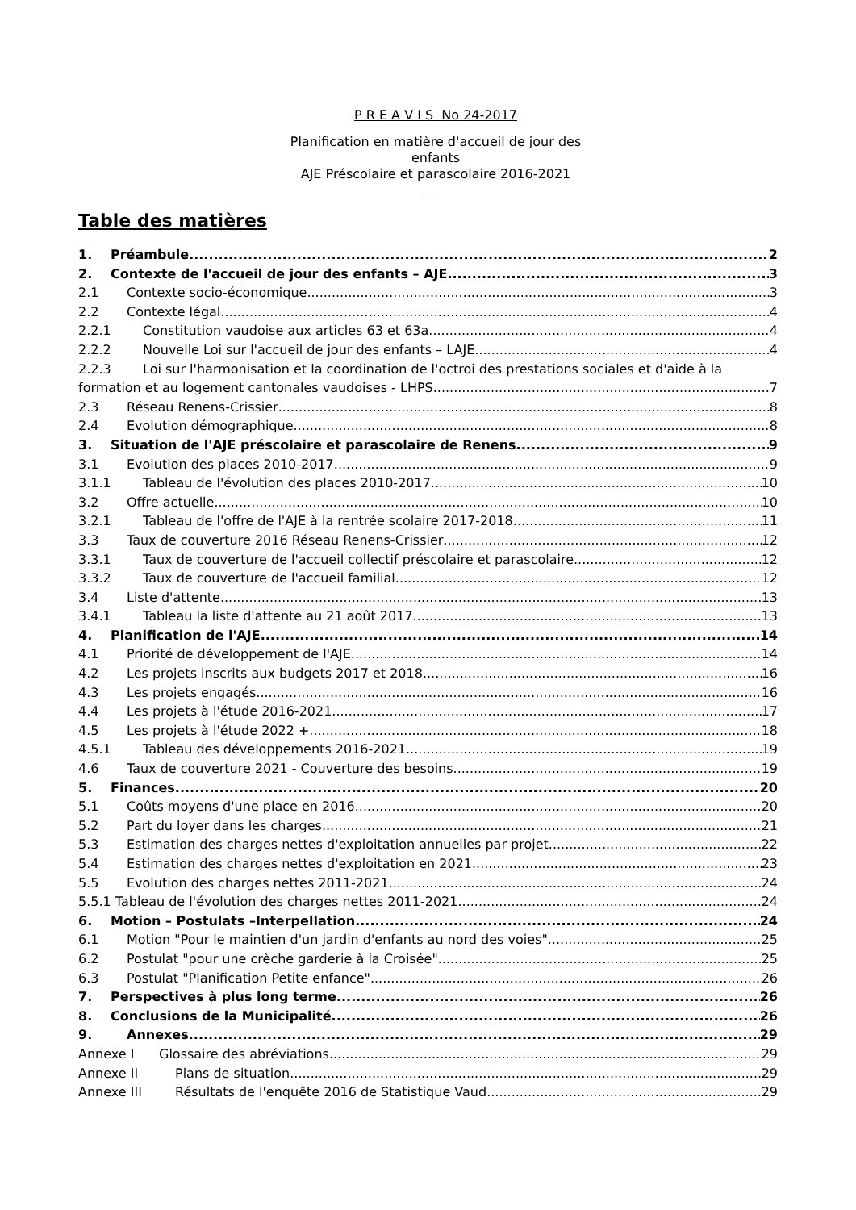P R E A V I S No 24-2017
Planification en matière d'accueil de jour des enfants
AJE Préscolaire et parascolaire 2016-2021
Table des matières
1. Préambule 2
2. Contexte de l'accueil de jour des enfants – AJE 3
2.1 Contexte socio-économique 3
2.2 Contexte légal 4
2.2.1 Constitution vaudoise aux articles 63 et 63a 4
2.2.2 Nouvelle Loi sur l'accueil de jour des enfants – LAJE 4
2.2.3 Loi sur l'harmonisation et la coordination de l'octroi des prestations sociales et d'aide à la
formation et au logement cantonales vaudoises - LHPS 7
2.3 Réseau Renens-Crissier 8
2.4 Evolution démographique 8
3. Situation de l'AJE préscolaire et parascolaire de Renens 9
3.1 Evolution des places 2010-2017 9
3.1.1 Tableau de l'évolution des places 2010-2017 10
3.2 Offre actuelle 10
3.2.1 Tableau de l'offre de l'AJE à la rentrée scolaire 2017-2018 11
3.3 Taux de couverture 2016 Réseau Renens-Crissier 12
3.3.1 Taux de couverture de l'accueil collectif préscolaire et parascolaire 12
3.3.2 Taux de couverture de l'accueil familial 12
3.4 Liste d'attente 13
3.4.1 Tableau la liste d'attente au 21 août 2017 13
4. Planification de l'AJE 14
4.1 Priorité de développement de l'AJE 14
4.2 Les projets inscrits aux budgets 2017 et 2018 16
4.3 Les projets engagés 16
4.4 Les projets à l'étude 2016-2021 17
4.5 Les projets à l'étude 2022 + 18
4.5.1 Tableau des développements 2016-2021 19
4.6 Taux de couverture 2021 - Couverture des besoins 19
5. Finances 20
5.1 Coûts moyens d'une place en 2016 20
5.2 Part du loyer dans les charges 21
5.3 Estimation des charges nettes d'exploitation annuelles par projet 22
5.4 Estimation des charges nettes d'exploitation en 2021 23
5.5 Evolution des charges nettes 2011-2021 24
5.5.1 Tableau de l'évolution des charges nettes 2011-2021 24
6. Motion – Postulats –Interpellation 24
6.1 Motion "Pour le maintien d'un jardin d'enfants au nord des voies" 25
6.2 Postulat "pour une crèche garderie à la Croisée" 25
6.3 Postulat "Planification Petite enfance" 26
7. Perspectives à plus long terme 26
8. Conclusions de la Municipalité 26
9. Annexes 29
Annexe I Glossaire des abréviations 29
Annexe II Plans de situation 29
Annexe III Résultats de l'enquête 2016 de Statistique Vaud 29